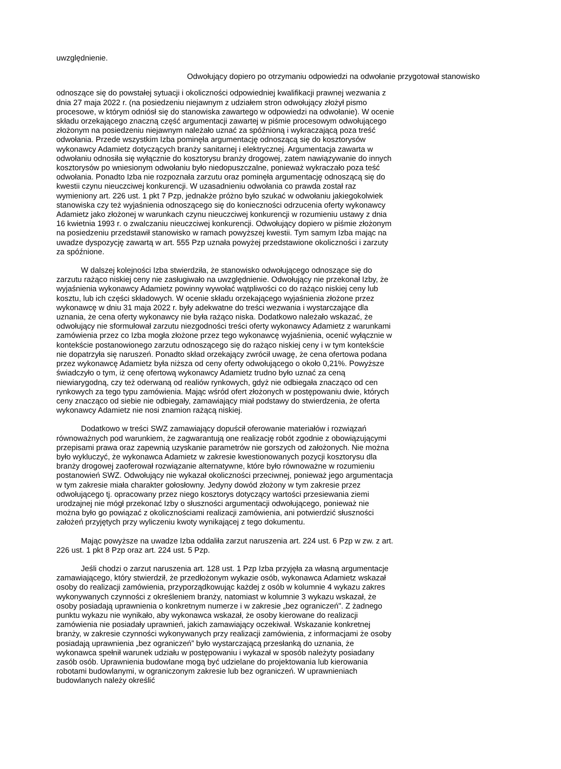uwzględnienie.
Odwołujący dopiero po otrzymaniu odpowiedzi na odwołanie przygotował stanowisko
odnoszące się do powstałej sytuacji i okoliczności odpowiedniej kwalifikacji prawnej wezwania z dnia 27 maja 2022 r. (na posiedzeniu niejawnym z udziałem stron odwołujący złożył pismo procesowe, w którym odniósł się do stanowiska zawartego w odpowiedzi na odwołanie). W ocenie składu orzekającego znaczną część argumentacji zawartej w piśmie procesowym odwołującego złożonym na posiedzeniu niejawnym należało uznać za spóźnioną i wykraczającą poza treść odwołania. Przede wszystkim Izba pominęła argumentację odnoszącą się do kosztorysów wykonawcy Adamietz dotyczących branży sanitarnej i elektrycznej. Argumentacja zawarta w odwołaniu odnosiła się wyłącznie do kosztorysu branży drogowej, zatem nawiązywanie do innych kosztorysów po wniesionym odwołaniu było niedopuszczalne, ponieważ wykraczało poza teść odwołania. Ponadto Izba nie rozpoznała zarzutu oraz pominęła argumentację odnoszącą się do kwestii czynu nieuczciwej konkurencji. W uzasadnieniu odwołania co prawda został raz wymieniony art. 226 ust. 1 pkt 7 Pzp, jednakże próżno było szukać w odwołaniu jakiegokolwiek stanowiska czy też wyjaśnienia odnoszącego się do konieczności odrzucenia oferty wykonawcy Adamietz jako złożonej w warunkach czynu nieuczciwej konkurencji w rozumieniu ustawy z dnia 16 kwietnia 1993 r. o zwalczaniu nieuczciwej konkurencji. Odwołujący dopiero w piśmie złożonym na posiedzeniu przedstawił stanowisko w ramach powyższej kwestii. Tym samym Izba mając na uwadze dyspozycję zawartą w art. 555 Pzp uznała powyżej przedstawione okoliczności i zarzuty za spóźnione.
W dalszej kolejności Izba stwierdziła, że stanowisko odwołującego odnoszące się do zarzutu rażąco niskiej ceny nie zasługiwało na uwzględnienie. Odwołujący nie przekonał Izby, że wyjaśnienia wykonawcy Adamietz powinny wywołać wątpliwości co do rażąco niskiej ceny lub kosztu, lub ich części składowych. W ocenie składu orzekającego wyjaśnienia złożone przez wykonawcę w dniu 31 maja 2022 r. były adekwatne do treści wezwania i wystarczające dla uznania, że cena oferty wykonawcy nie była rażąco niska. Dodatkowo należało wskazać, że odwołujący nie sformułował zarzutu niezgodności treści oferty wykonawcy Adamietz z warunkami zamówienia przez co Izba mogła złożone przez tego wykonawcę wyjaśnienia, ocenić wyłącznie w kontekście postanowionego zarzutu odnoszącego się do rażąco niskiej ceny i w tym kontekście nie dopatrzyła się naruszeń. Ponadto skład orzekający zwrócił uwagę, że cena ofertowa podana przez wykonawcę Adamietz była niższa od ceny oferty odwołującego o około 0,21%. Powyższe świadczyło o tym, iż cenę ofertową wykonawcy Adamietz trudno było uznać za ceną niewiarygodną, czy też oderwaną od realiów rynkowych, gdyż nie odbiegała znacząco od cen rynkowych za tego typu zamówienia. Mając wśród ofert złożonych w postępowaniu dwie, których ceny znacząco od siebie nie odbiegały, zamawiający miał podstawy do stwierdzenia, że oferta wykonawcy Adamietz nie nosi znamion rażącą niskiej.
Dodatkowo w treści SWZ zamawiający dopuścił oferowanie materiałów i rozwiązań równoważnych pod warunkiem, że zagwarantują one realizację robót zgodnie z obowiązującymi przepisami prawa oraz zapewnią uzyskanie parametrów nie gorszych od założonych. Nie można było wykluczyć, że wykonawca Adamietz w zakresie kwestionowanych pozycji kosztorysu dla branży drogowej zaoferował rozwiązanie alternatywne, które było równoważne w rozumieniu postanowień SWZ. Odwołujący nie wykazał okoliczności przeciwnej, ponieważ jego argumentacja w tym zakresie miała charakter gołosłowny. Jedyny dowód złożony w tym zakresie przez odwołującego tj. opracowany przez niego kosztorys dotyczący wartości przesiewania ziemi urodzajnej nie mógł przekonać Izby o słuszności argumentacji odwołującego, ponieważ nie można było go powiązać z okolicznościami realizacji zamówienia, ani potwierdzić słuszności założeń przyjętych przy wyliczeniu kwoty wynikającej z tego dokumentu.
Mając powyższe na uwadze Izba oddaliła zarzut naruszenia art. 224 ust. 6 Pzp w zw. z art. 226 ust. 1 pkt 8 Pzp oraz art. 224 ust. 5 Pzp.
Jeśli chodzi o zarzut naruszenia art. 128 ust. 1 Pzp Izba przyjęła za własną argumentacje zamawiającego, który stwierdził, że przedłożonym wykazie osób, wykonawca Adamietz wskazał osoby do realizacji zamówienia, przyporządkowując każdej z osób w kolumnie 4 wykazu zakres wykonywanych czynności z określeniem branży, natomiast w kolumnie 3 wykazu wskazał, że osoby posiadają uprawnienia o konkretnym numerze i w zakresie „bez ograniczeń". Z żadnego punktu wykazu nie wynikało, aby wykonawca wskazał, że osoby kierowane do realizacji zamówienia nie posiadały uprawnień, jakich zamawiający oczekiwał. Wskazanie konkretnej branży, w zakresie czynności wykonywanych przy realizacji zamówienia, z informacjami że osoby posiadają uprawnienia „bez ograniczeń” było wystarczającą przesłanką do uznania, że wykonawca spełnił warunek udziału w postępowaniu i wykazał w sposób należyty posiadany zasób osób. Uprawnienia budowlane mogą być udzielane do projektowania lub kierowania robotami budowlanymi, w ograniczonym zakresie lub bez ograniczeń. W uprawnieniach budowlanych należy określić